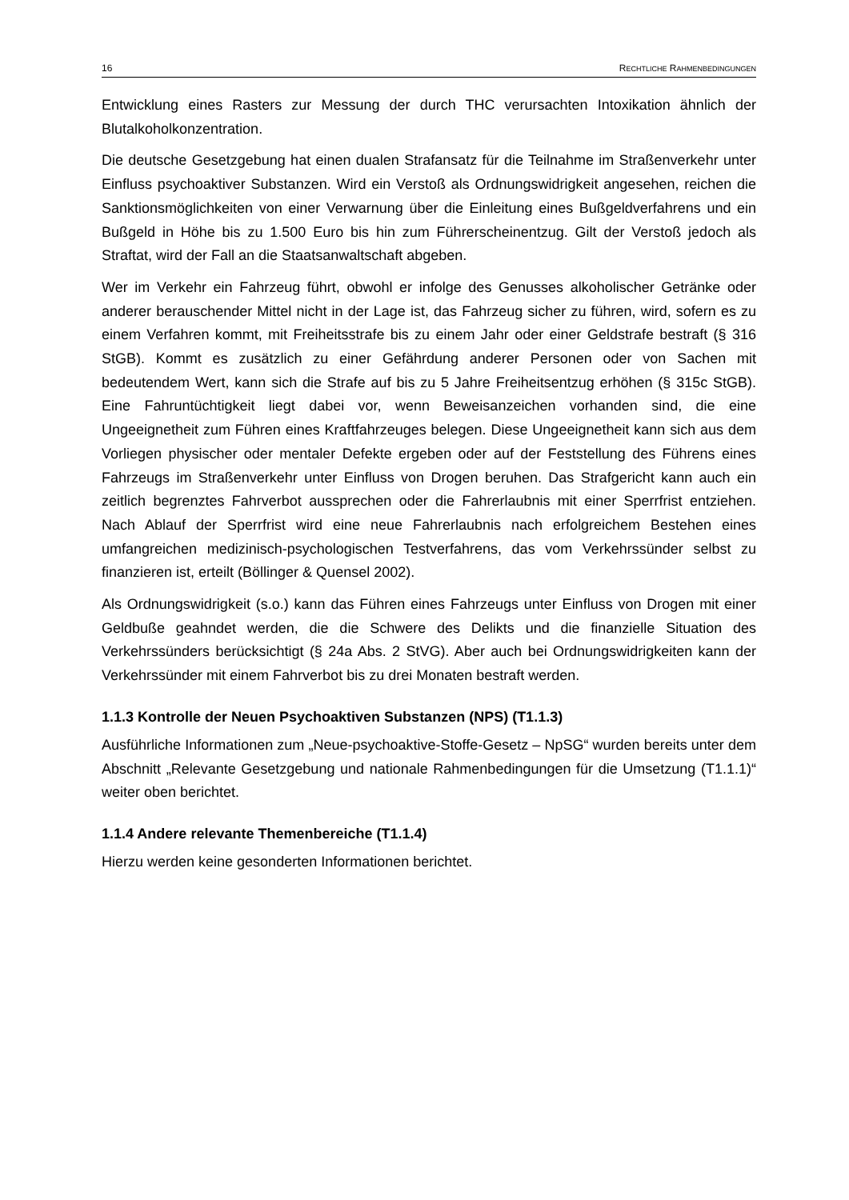16 RECHTLICHE RAHMENBEDINGUNGEN
Entwicklung eines Rasters zur Messung der durch THC verursachten Intoxikation ähnlich der Blutalkoholkonzentration.
Die deutsche Gesetzgebung hat einen dualen Strafansatz für die Teilnahme im Straßenverkehr unter Einfluss psychoaktiver Substanzen. Wird ein Verstoß als Ordnungswidrigkeit angesehen, reichen die Sanktionsmöglichkeiten von einer Verwarnung über die Einleitung eines Bußgeldverfahrens und ein Bußgeld in Höhe bis zu 1.500 Euro bis hin zum Führerscheinentzug. Gilt der Verstoß jedoch als Straftat, wird der Fall an die Staatsanwaltschaft abgeben.
Wer im Verkehr ein Fahrzeug führt, obwohl er infolge des Genusses alkoholischer Getränke oder anderer berauschender Mittel nicht in der Lage ist, das Fahrzeug sicher zu führen, wird, sofern es zu einem Verfahren kommt, mit Freiheitsstrafe bis zu einem Jahr oder einer Geldstrafe bestraft (§ 316 StGB). Kommt es zusätzlich zu einer Gefährdung anderer Personen oder von Sachen mit bedeutendem Wert, kann sich die Strafe auf bis zu 5 Jahre Freiheitsentzug erhöhen (§ 315c StGB). Eine Fahruntüchtigkeit liegt dabei vor, wenn Beweisanzeichen vorhanden sind, die eine Ungeeignetheit zum Führen eines Kraftfahrzeuges belegen. Diese Ungeeignetheit kann sich aus dem Vorliegen physischer oder mentaler Defekte ergeben oder auf der Feststellung des Führens eines Fahrzeugs im Straßenverkehr unter Einfluss von Drogen beruhen. Das Strafgericht kann auch ein zeitlich begrenztes Fahrverbot aussprechen oder die Fahrerlaubnis mit einer Sperrfrist entziehen. Nach Ablauf der Sperrfrist wird eine neue Fahrerlaubnis nach erfolgreichem Bestehen eines umfangreichen medizinisch-psychologischen Testverfahrens, das vom Verkehrssünder selbst zu finanzieren ist, erteilt (Böllinger & Quensel 2002).
Als Ordnungswidrigkeit (s.o.) kann das Führen eines Fahrzeugs unter Einfluss von Drogen mit einer Geldbuße geahndet werden, die die Schwere des Delikts und die finanzielle Situation des Verkehrssünders berücksichtigt (§ 24a Abs. 2 StVG). Aber auch bei Ordnungswidrigkeiten kann der Verkehrssünder mit einem Fahrverbot bis zu drei Monaten bestraft werden.
1.1.3 Kontrolle der Neuen Psychoaktiven Substanzen (NPS) (T1.1.3)
Ausführliche Informationen zum „Neue-psychoaktive-Stoffe-Gesetz – NpSG“ wurden bereits unter dem Abschnitt „Relevante Gesetzgebung und nationale Rahmenbedingungen für die Umsetzung (T1.1.1)“ weiter oben berichtet.
1.1.4 Andere relevante Themenbereiche (T1.1.4)
Hierzu werden keine gesonderten Informationen berichtet.